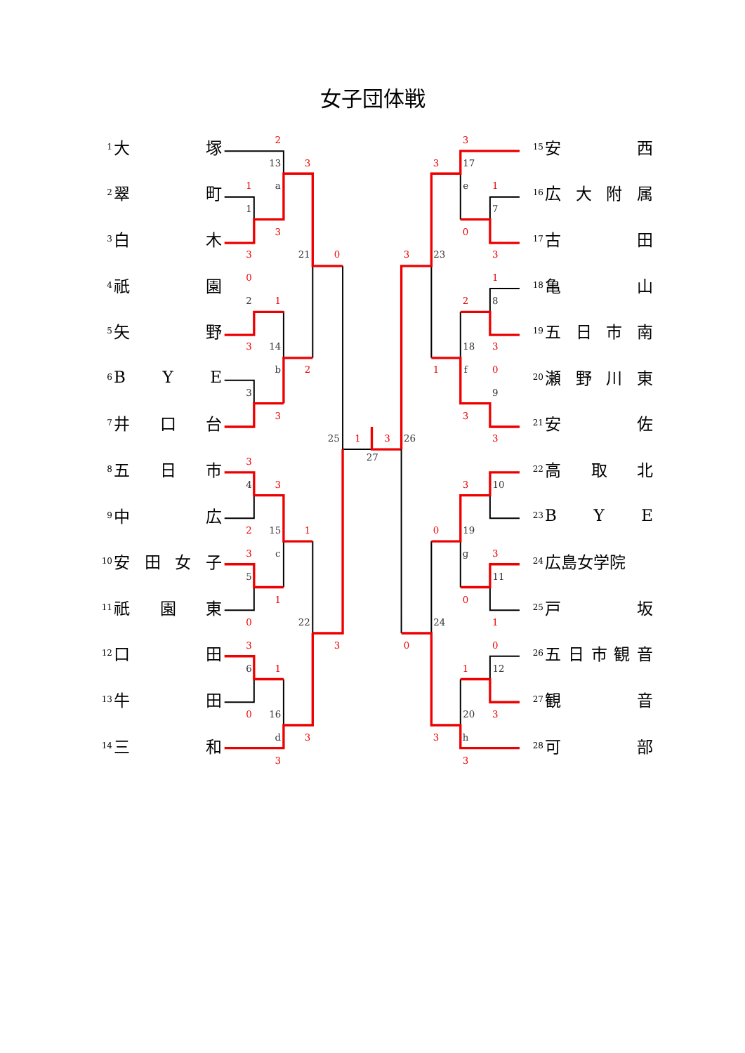2
3
1
3
3
0
0
1
3
2
3
1
3
3
3
2
1
3
1
0
3
3
1
0
3
3
3
3
1
0
3
3
1
2
3
1
0
3
3
3
0
3
0
1
0
0
1
3
3
3
13
a
1
21
2
14
b
3
25
27
4
15
c
5
22
6
16
d
17
e
7
23
8
18
f
9
26
10
19
g
11
24
12
20
h
女子団体戦
1 大塚
2 翠町
3 白木
4 祇園
5 矢野
6 BYE
7 井口台
8 五日市
9 中広
10 安田女子
11 祇園東
12 口田
13 牛田
14 三和
15 安西
16 広大附属
17 古田
18 亀山
19 五日市南
20 瀬野川東
21 安佐
22 高取北
23 BYE
24 広島女学院
25 戸坂
26 五日市観音
27 観音
28 可部